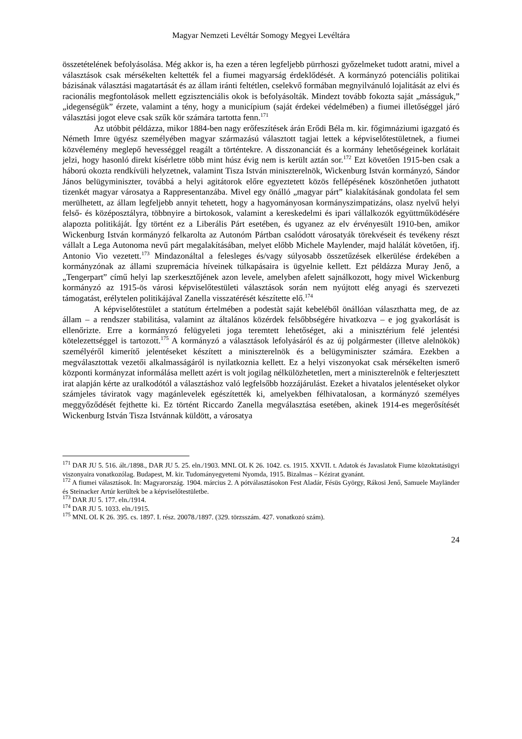Magyar Nemzeti Levéltár Somogy Megyei Levéltára
összetételének befolyásolása. Még akkor is, ha ezen a téren legfeljebb pürrhoszi győzelmeket tudott aratni, mivel a választások csak mérsékelten keltették fel a fiumei magyarság érdeklődését. A kormányzó potenciális politikai bázisának választási magatartását és az állam iránti feltétlen, cselekvő formában megnyilvánuló lojalitását az elvi és racionális megfontolások mellett egzisztenciális okok is befolyásolták. Mindezt tovább fokozta saját „másságuk,” „idegenségük” érzete, valamint a tény, hogy a municípium (saját érdekei védelmében) a fiumei illetőséggel járó választási jogot eleve csak szűk kör számára tartotta fenn.<sup>171</sup>
Az utóbbit példázza, mikor 1884-ben nagy erőfeszítések árán Erődi Béla m. kir. főgimnáziumi igazgató és Németh Imre ügyész személyében magyar származású választott tagjai lettek a képviselőtestületnek, a fiumei közvélemény meglepő hevességgel reagált a történtekre. A disszonanciát és a kormány lehetőségeinek korlátait jelzi, hogy hasonló direkt kísérletre több mint húsz évig nem is került aztán sor.<sup>172</sup> Ezt követően 1915-ben csak a háború okozta rendkívüli helyzetnek, valamint Tisza István miniszterelnök, Wickenburg István kormányzó, Sándor János belügyminiszter, továbbá a helyi agitátorok előre egyeztetett közös fellépésének köszönhetően juthatott tizenkét magyar városatya a Rappresentanzába. Mivel egy önálló „magyar párt” kialakításának gondolata fel sem merülhetett, az állam legfeljebb annyit tehetett, hogy a hagyományosan kormányszimpatizáns, olasz nyelvű helyi felső- és középosztályra, többnyire a birtokosok, valamint a kereskedelmi és ipari vállalkozók együttműködésére alapozta politikáját. Így történt ez a Liberális Párt esetében, és ugyanez az elv érvényesült 1910-ben, amikor Wickenburg István kormányzó felkarolta az Autonóm Pártban csalódott városatyák törekvéseit és tevékeny részt vállalt a Lega Autonoma nevű párt megalakításában, melyet előbb Michele Maylender, majd halálát követően, ifj. Antonio Vio vezetett.<sup>173</sup> Mindazonáltal a felesleges és/vagy súlyosabb összetűzések elkerülése érdekében a kormányzónak az állami szupremácia híveinek túlkapásaira is ügyelnie kellett. Ezt példázza Muray Jenő, a „Tengerpart” című helyi lap szerkesztőjének azon levele, amelyben afelett sajnálkozott, hogy mivel Wickenburg kormányzó az 1915-ös városi képviselőtestületi választások során nem nyújtott elég anyagi és szervezeti támogatást, erélytelen politikájával Zanella visszatérését készítette elő.<sup>174</sup>
A képviselőtestület a statútum értelmében a podestàt saját kebeléből önállóan választhatta meg, de az állam – a rendszer stabilitása, valamint az általános közérdek felsőbbségére hivatkozva – e jog gyakorlását is ellenőrizte. Erre a kormányzó felügyeleti joga teremtett lehetőséget, aki a minisztérium felé jelentési kötelezettséggel is tartozott.<sup>175</sup> A kormányzó a választások lefolyásáról és az új polgármester (illetve alelnökök) személyéről kimerítő jelentéseket készített a miniszterelnök és a belügyminiszter számára. Ezekben a megválasztottak vezetői alkalmasságáról is nyilatkoznia kellett. Ez a helyi viszonyokat csak mérsékelten ismerő központi kormányzat informálása mellett azért is volt jogilag nélkülözhetetlen, mert a miniszterelnök e felterjesztett irat alapján kérte az uralkodótól a választáshoz való legfelsőbb hozzájárulást. Ezeket a hivatalos jelentéseket olykor számjeles táviratok vagy magánlevelek egészítették ki, amelyekben félhivatalosan, a kormányzó személyes meggyőződését fejthette ki. Ez történt Riccardo Zanella megválasztása esetében, akinek 1914-es megerősítését Wickenburg István Tisza Istvánnak küldött, a városatya
<sup>171</sup> DAR JU 5. 516. ált./1898., DAR JU 5. 25. eln./1903. MNL OL K 26. 1042. cs. 1915. XXVII. t. Adatok és Javaslatok Fiume közoktatásügyi viszonyaira vonatkozólag. Budapest, M. kir. Tudományegyetemi Nyomda, 1915. Bizalmas – Kézirat gyanánt.
<sup>172</sup> A fiumei választások. In: Magyarország. 1904. március 2. A pótválasztásokon Fest Aladár, Fésüs György, Rákosi Jenő, Samuele Mayländer és Steinacker Artúr kerültek be a képviselőtestületbe.
<sup>173</sup> DAR JU 5. 177. eln./1914.
<sup>174</sup> DAR JU 5. 1033. eln./1915.
<sup>175</sup> MNL OL K 26. 395. cs. 1897. I. rész. 20078./1897. (329. törzsszám. 427. vonatkozó szám).
24